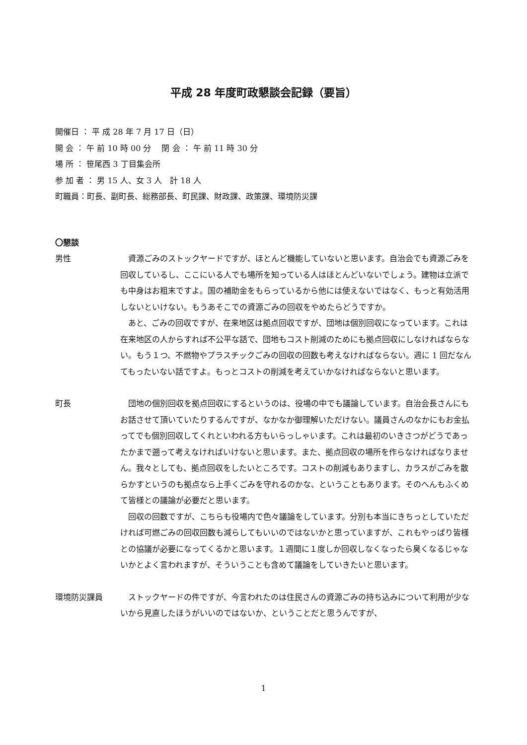平成 28 年度町政懇談会記録（要旨）
開催日 ： 平 成 28 年 7 月 17 日（日）
開 会 ： 午 前 10 時 00 分　 閉 会 ： 午 前 11 時 30 分
場 所 ： 笹尾西 3 丁目集会所
参 加 者 ： 男 15 人、女 3 人　計 18 人
町職員：町長、副町長、総務部長、町民課、財政課、政策課、環境防災課
〇懇談
男性 資源ごみのストックヤードですが、ほとんど機能していないと思います。自治会でも資源ごみを回収しているし、ここにいる人でも場所を知っている人はほとんどいないでしょう。建物は立派でも中身はお粗末ですよ。国の補助金をもらっているから他には使えないではなく、もっと有効活用しないといけない。もうあそこでの資源ごみの回収をやめたらどうですか。
あと、ごみの回収ですが、在来地区は拠点回収ですが、団地は個別回収になっています。これは在来地区の人からすれば不公平な話で、団地もコスト削減のためにも拠点回収にしなければならない。もう１つ、不燃物やプラスチックごみの回収の回数も考えなければならない。週に 1 回だなんてもったいない話ですよ。もっとコストの削減を考えていかなければならないと思います。
町長 団地の個別回収を拠点回収にするというのは、役場の中でも議論しています。自治会長さんにもお話させて頂いていたりするんですが、なかなか御理解いただけない。議員さんのなかにもお金払ってでも個別回収してくれといわれる方もいらっしゃいます。これは最初のいきさつがどうであったかまで遡って考えなければいけないと思います。また、拠点回収の場所を作らなければなりません。我々としても、拠点回収をしたいところです。コストの削減もありますし、カラスがごみを散らかすというのも拠点なら上手くごみを守れるのかな、ということもあります。そのへんもふくめて皆様との議論が必要だと思います。
回収の回数ですが、こちらも役場内で色々議論をしています。分別も本当にきちっとしていただければ可燃ごみの回収回数も減らしてもいいのではないかと思っていますが、これもやっぱり皆様との協議が必要になってくるかと思います。１週間に１度しか回収しなくなったら臭くなるじゃないかとよく言われますが、そういうことも含めて議論をしていきたいと思います。
環境防災課員 ストックヤードの件ですが、今言われたのは住民さんの資源ごみの持ち込みについて利用が少ないから見直したほうがいいのではないか、ということだと思うんですが、
1